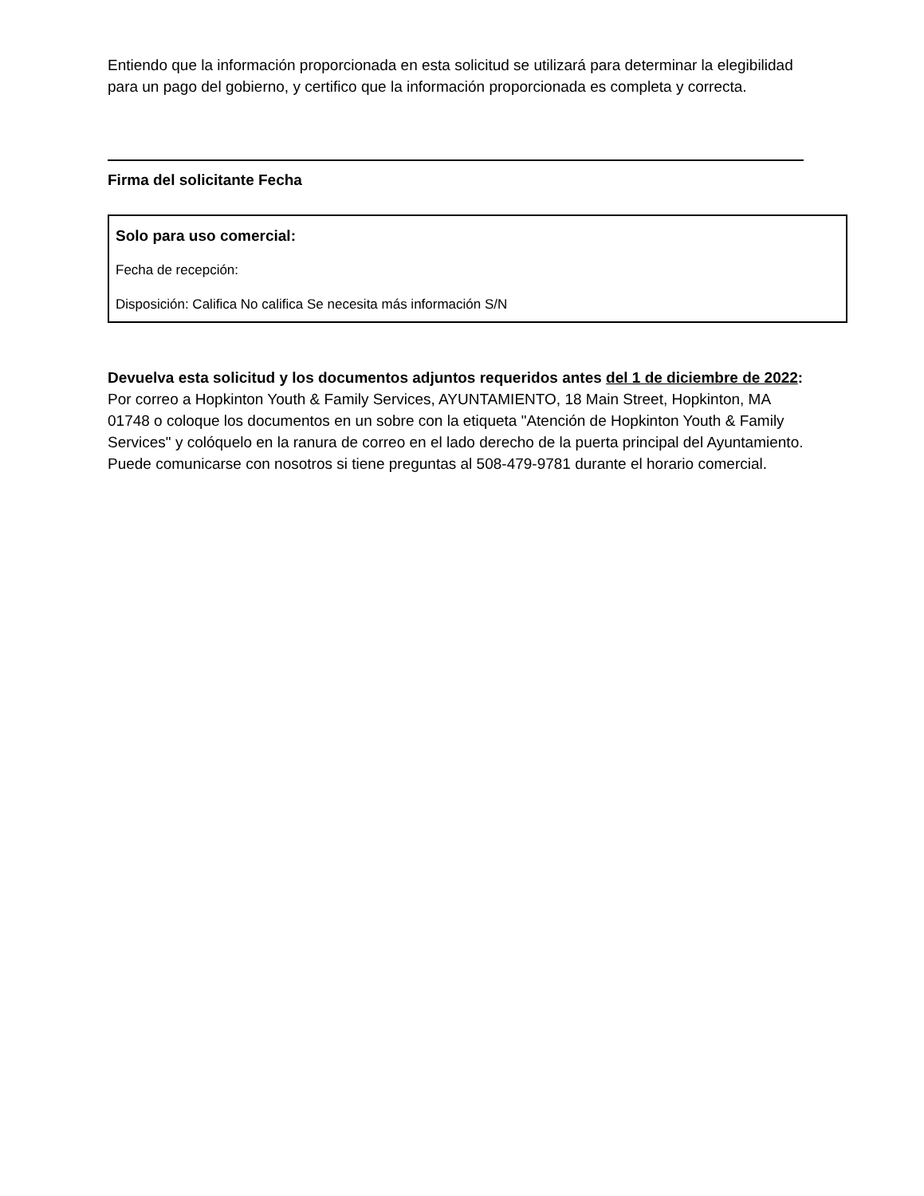Entiendo que la información proporcionada en esta solicitud se utilizará para determinar la elegibilidad para un pago del gobierno, y certifico que la información proporcionada es completa y correcta.
Firma del solicitante Fecha
Solo para uso comercial:
Fecha de recepción:
Disposición: Califica No califica Se necesita más información S/N
Devuelva esta solicitud y los documentos adjuntos requeridos antes del 1 de diciembre de 2022: Por correo a Hopkinton Youth & Family Services, AYUNTAMIENTO, 18 Main Street, Hopkinton, MA 01748 o coloque los documentos en un sobre con la etiqueta "Atención de Hopkinton Youth & Family Services" y colóquelo en la ranura de correo en el lado derecho de la puerta principal del Ayuntamiento. Puede comunicarse con nosotros si tiene preguntas al 508-479-9781 durante el horario comercial.